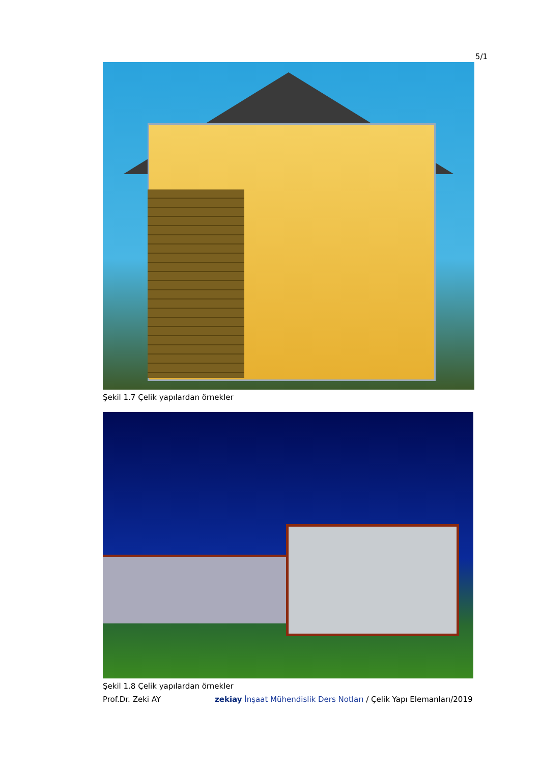5/1
Şekil 1.7 Çelik yapılardan örnekler
Şekil 1.8 Çelik yapılardan örnekler
Prof.Dr. Zeki AY zekiay İnşaat Mühendislik Ders Notları / Çelik Yapı Elemanları/2019